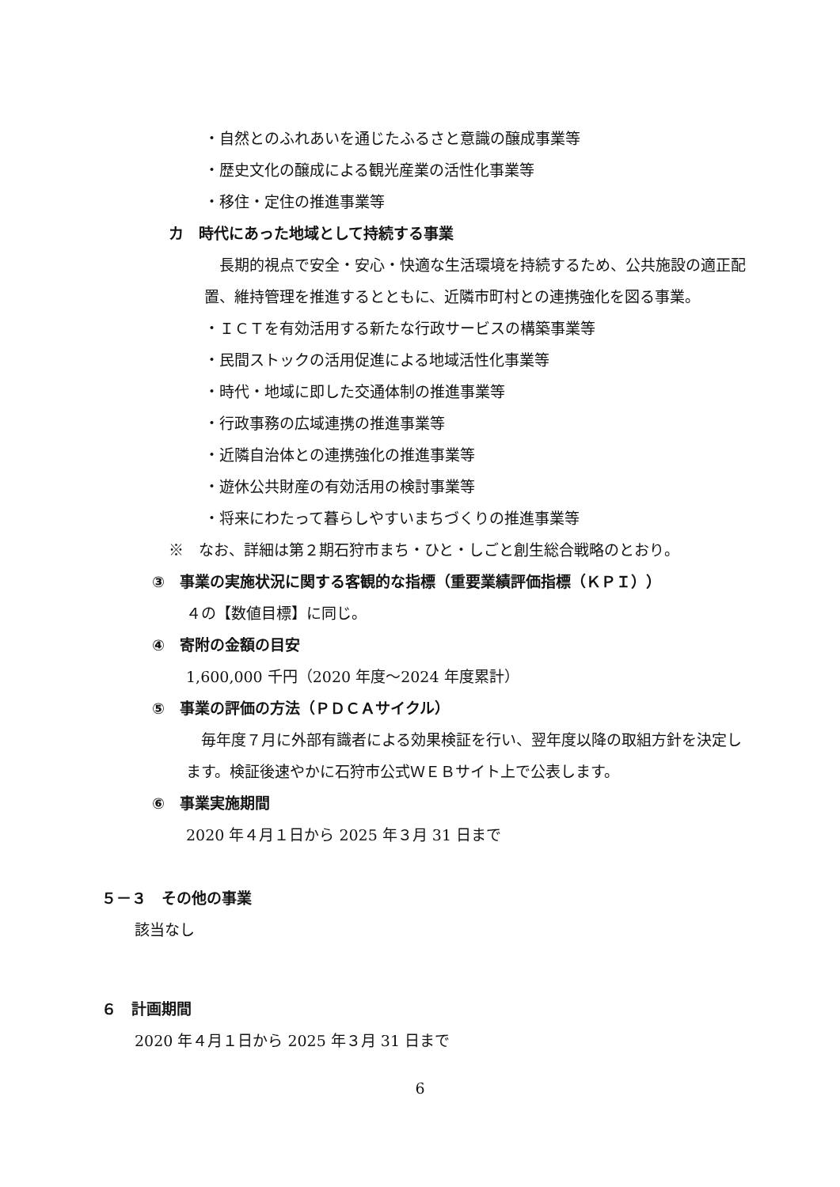・自然とのふれあいを通じたふるさと意識の醸成事業等
・歴史文化の醸成による観光産業の活性化事業等
・移住・定住の推進事業等
カ　時代にあった地域として持続する事業
　長期的視点で安全・安心・快適な生活環境を持続するため、公共施設の適正配置、維持管理を推進するとともに、近隣市町村との連携強化を図る事業。
・ＩＣＴを有効活用する新たな行政サービスの構築事業等
・民間ストックの活用促進による地域活性化事業等
・時代・地域に即した交通体制の推進事業等
・行政事務の広域連携の推進事業等
・近隣自治体との連携強化の推進事業等
・遊休公共財産の有効活用の検討事業等
・将来にわたって暮らしやすいまちづくりの推進事業等
※　なお、詳細は第２期石狩市まち・ひと・しごと創生総合戦略のとおり。
③　事業の実施状況に関する客観的な指標（重要業績評価指標（ＫＰＩ））
４の【数値目標】に同じ。
④　寄附の金額の目安
1,600,000 千円（2020 年度～2024 年度累計）
⑤　事業の評価の方法（ＰＤＣＡサイクル）
　毎年度７月に外部有識者による効果検証を行い、翌年度以降の取組方針を決定します。検証後速やかに石狩市公式ＷＥＢサイト上で公表します。
⑥　事業実施期間
2020 年４月１日から 2025 年３月 31 日まで
５－３　その他の事業
該当なし
６　計画期間
2020 年４月１日から 2025 年３月 31 日まで
6